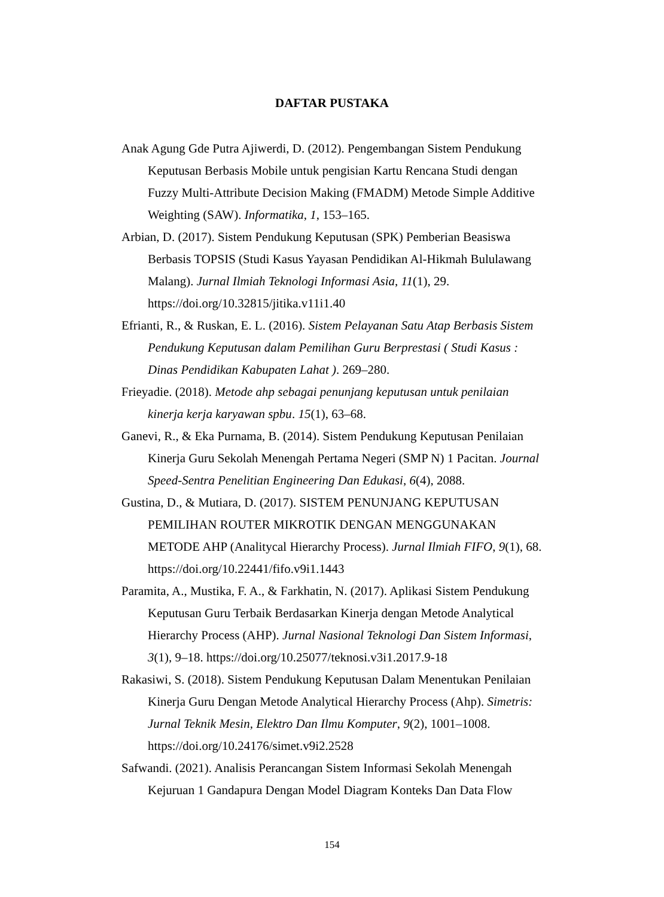DAFTAR PUSTAKA
Anak Agung Gde Putra Ajiwerdi, D. (2012). Pengembangan Sistem Pendukung Keputusan Berbasis Mobile untuk pengisian Kartu Rencana Studi dengan Fuzzy Multi-Attribute Decision Making (FMADM) Metode Simple Additive Weighting (SAW). Informatika, 1, 153–165.
Arbian, D. (2017). Sistem Pendukung Keputusan (SPK) Pemberian Beasiswa Berbasis TOPSIS (Studi Kasus Yayasan Pendidikan Al-Hikmah Bululawang Malang). Jurnal Ilmiah Teknologi Informasi Asia, 11(1), 29. https://doi.org/10.32815/jitika.v11i1.40
Efrianti, R., & Ruskan, E. L. (2016). Sistem Pelayanan Satu Atap Berbasis Sistem Pendukung Keputusan dalam Pemilihan Guru Berprestasi ( Studi Kasus : Dinas Pendidikan Kabupaten Lahat ). 269–280.
Frieyadie. (2018). Metode ahp sebagai penunjang keputusan untuk penilaian kinerja kerja karyawan spbu. 15(1), 63–68.
Ganevi, R., & Eka Purnama, B. (2014). Sistem Pendukung Keputusan Penilaian Kinerja Guru Sekolah Menengah Pertama Negeri (SMP N) 1 Pacitan. Journal Speed-Sentra Penelitian Engineering Dan Edukasi, 6(4), 2088.
Gustina, D., & Mutiara, D. (2017). SISTEM PENUNJANG KEPUTUSAN PEMILIHAN ROUTER MIKROTIK DENGAN MENGGUNAKAN METODE AHP (Analitycal Hierarchy Process). Jurnal Ilmiah FIFO, 9(1), 68. https://doi.org/10.22441/fifo.v9i1.1443
Paramita, A., Mustika, F. A., & Farkhatin, N. (2017). Aplikasi Sistem Pendukung Keputusan Guru Terbaik Berdasarkan Kinerja dengan Metode Analytical Hierarchy Process (AHP). Jurnal Nasional Teknologi Dan Sistem Informasi, 3(1), 9–18. https://doi.org/10.25077/teknosi.v3i1.2017.9-18
Rakasiwi, S. (2018). Sistem Pendukung Keputusan Dalam Menentukan Penilaian Kinerja Guru Dengan Metode Analytical Hierarchy Process (Ahp). Simetris: Jurnal Teknik Mesin, Elektro Dan Ilmu Komputer, 9(2), 1001–1008. https://doi.org/10.24176/simet.v9i2.2528
Safwandi. (2021). Analisis Perancangan Sistem Informasi Sekolah Menengah Kejuruan 1 Gandapura Dengan Model Diagram Konteks Dan Data Flow
154